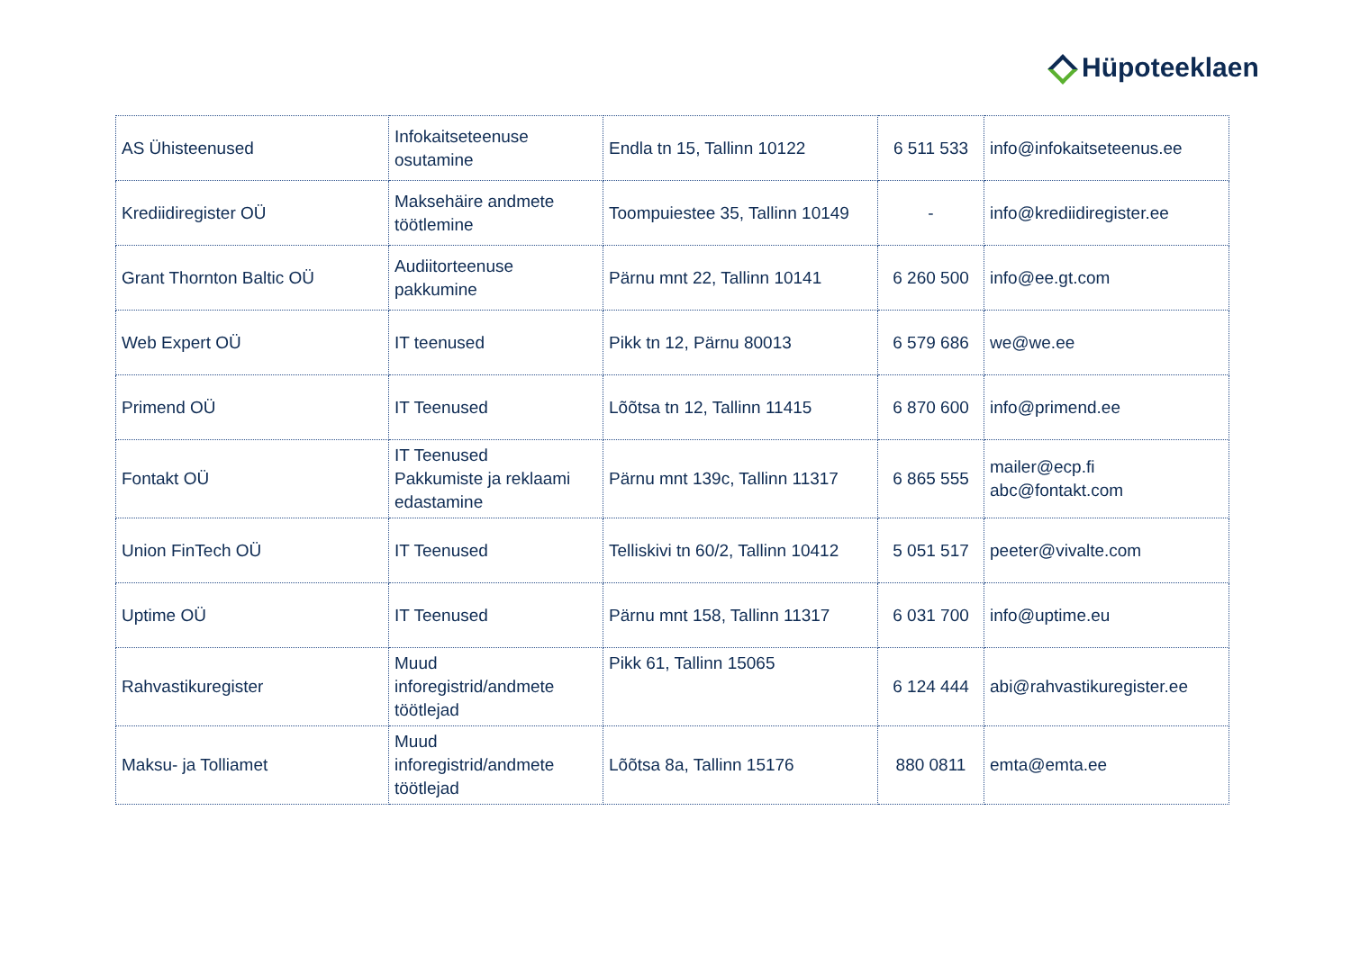Hüpoteeklaen
| AS Ühisteenused | Infokaitseteenuse osutamine | Endla tn 15, Tallinn 10122 | 6 511 533 | info@infokaitseteenus.ee |
| Krediidiregister OÜ | Maksehäire andmete töötlemine | Toompuiestee 35, Tallinn 10149 | - | info@krediidiregister.ee |
| Grant Thornton Baltic OÜ | Audiitorteenuse pakkumine | Pärnu mnt 22, Tallinn 10141 | 6 260 500 | info@ee.gt.com |
| Web Expert OÜ | IT teenused | Pikk tn 12, Pärnu 80013 | 6 579 686 | we@we.ee |
| Primend OÜ | IT Teenused | Lõõtsa tn 12, Tallinn 11415 | 6 870 600 | info@primend.ee |
| Fontakt OÜ | IT Teenused Pakkumiste ja reklaami edastamine | Pärnu mnt 139c, Tallinn 11317 | 6 865 555 | mailer@ecp.fi abc@fontakt.com |
| Union FinTech OÜ | IT Teenused | Telliskivi tn 60/2, Tallinn 10412 | 5 051 517 | peeter@vivalte.com |
| Uptime OÜ | IT Teenused | Pärnu mnt 158, Tallinn 11317 | 6 031 700 | info@uptime.eu |
| Rahvastikuregister | Muud inforegistrid/andmete töötlejad | Pikk 61, Tallinn 15065 | 6 124 444 | abi@rahvastikuregister.ee |
| Maksu- ja Tolliamet | Muud inforegistrid/andmete töötlejad | Lõõtsa 8a, Tallinn 15176 | 880 0811 | emta@emta.ee |